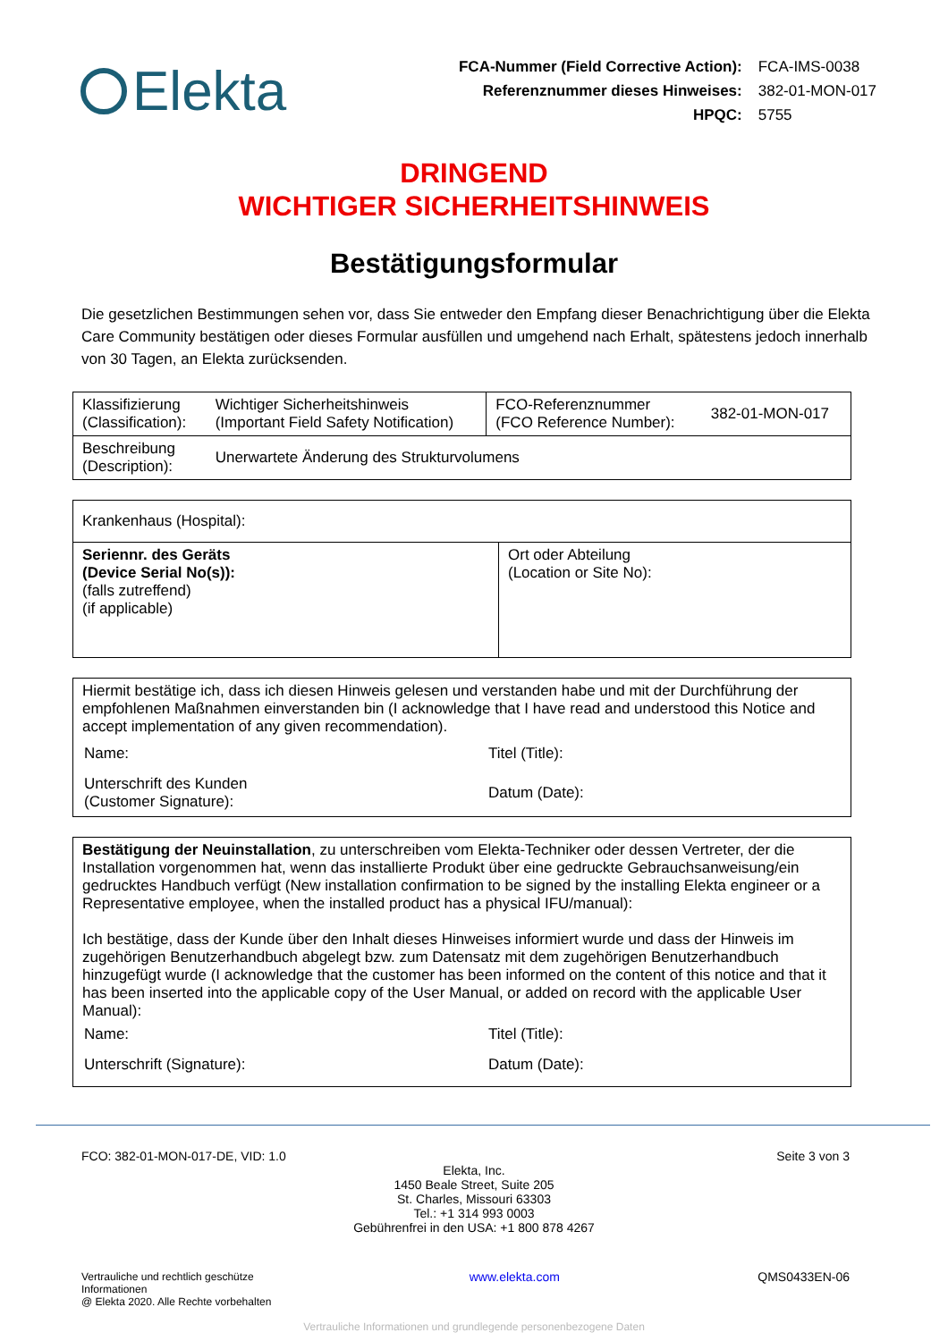Elekta
| FCA-Nummer (Field Corrective Action): | FCA-IMS-0038 |
| Referenznummer dieses Hinweises: | 382-01-MON-017 |
| HPQC: | 5755 |
DRINGEND
WICHTIGER SICHERHEITSHINWEIS
Bestätigungsformular
Die gesetzlichen Bestimmungen sehen vor, dass Sie entweder den Empfang dieser Benachrichtigung über die Elekta Care Community bestätigen oder dieses Formular ausfüllen und umgehend nach Erhalt, spätestens jedoch innerhalb von 30 Tagen, an Elekta zurücksenden.
| Klassifizierung (Classification): | Wichtiger Sicherheitshinweis (Important Field Safety Notification) | FCO-Referenznummer (FCO Reference Number): | 382-01-MON-017 |
| Beschreibung (Description): | Unerwartete Änderung des Strukturvolumens | | |
| Krankenhaus (Hospital): | |
| Seriennr. des Geräts (Device Serial No(s)): (falls zutreffend) (if applicable) | Ort oder Abteilung (Location or Site No): |
| Hiermit bestätige ich, dass ich diesen Hinweis gelesen und verstanden habe und mit der Durchführung der empfohlenen Maßnahmen einverstanden bin (I acknowledge that I have read and understood this Notice and accept implementation of any given recommendation). / Name: / Titel (Title): / / Unterschrift des Kunden (Customer Signature): / Datum (Date): / |
| Bestätigung der Neuinstallation , zu unterschreiben vom Elekta-Techniker oder dessen Vertreter, der die Installation vorgenommen hat, wenn das installierte Produkt über eine gedruckte Gebrauchsanweisung/ein gedrucktes Handbuch verfügt (New installation confirmation to be signed by the installing Elekta engineer or a Representative employee, when the installed product has a physical IFU/manual): Ich bestätige, dass der Kunde über den Inhalt dieses Hinweises informiert wurde und dass der Hinweis im zugehörigen Benutzerhandbuch abgelegt bzw. zum Datensatz mit dem zugehörigen Benutzerhandbuch hinzugefügt wurde (I acknowledge that the customer has been informed on the content of this notice and that it has been inserted into the applicable copy of the User Manual, or added on record with the applicable User Manual): / Name: / Titel (Title): / / Unterschrift (Signature): / Datum (Date): / |
FCO: 382-01-MON-017-DE, VID: 1.0 Seite 3 von 3
Elekta, Inc.
1450 Beale Street, Suite 205
St. Charles, Missouri 63303
Tel.: +1 314 993 0003
Gebührenfrei in den USA: +1 800 878 4267
Vertrauliche und rechtlich geschütze
Informationen
@ Elekta 2020. Alle Rechte vorbehalten www.elekta.com QMS0433EN-06
Vertrauliche Informationen und grundlegende personenbezogene Daten